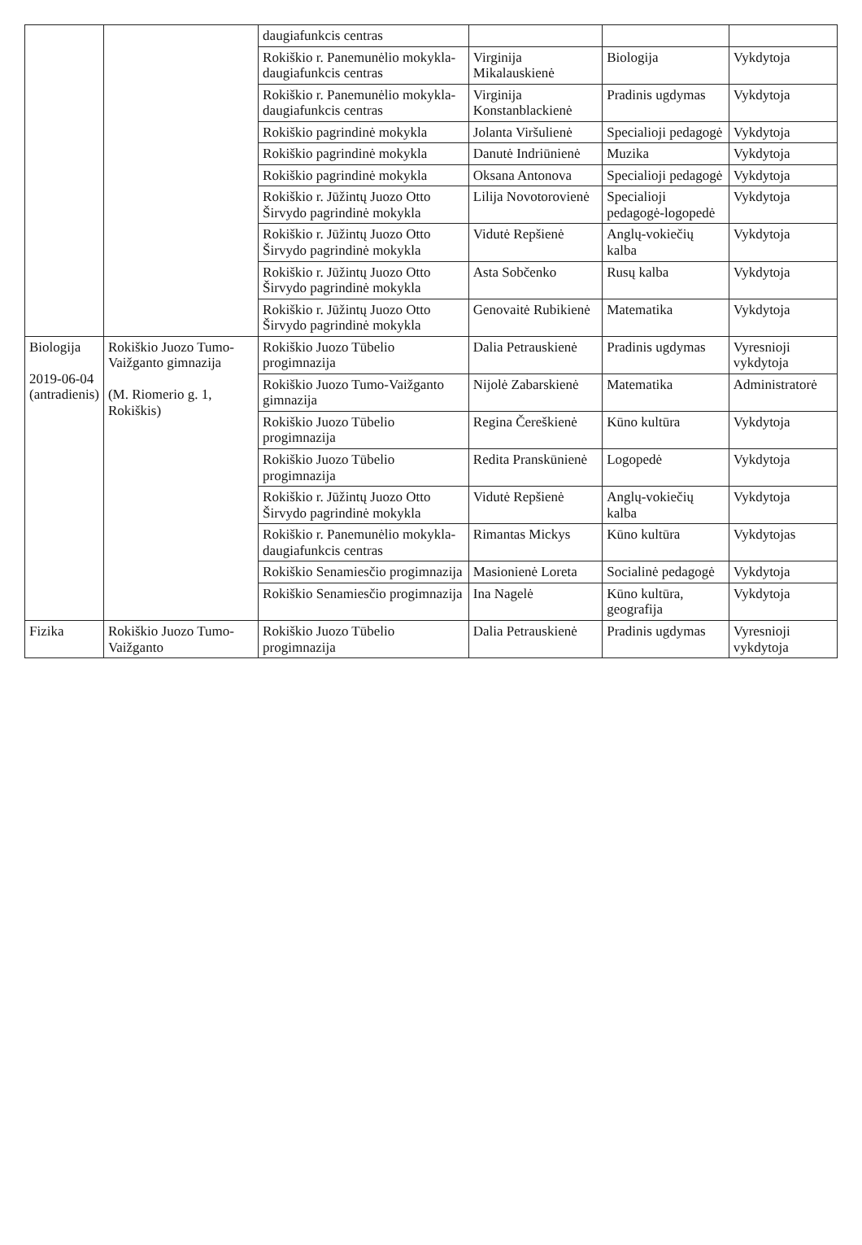| | | daugiafunkcis centras | | | |
| | | Rokiškio r. Panemunėlio mokykla-daugiafunkcis centras | Virginija Mikalauskienė | Biologija | Vykdytoja |
| | | Rokiškio r. Panemunėlio mokykla-daugiafunkcis centras | Virginija Konstanblackienė | Pradinis ugdymas | Vykdytoja |
| | | Rokiškio pagrindinė mokykla | Jolanta Viršulienė | Specialioji pedagogė | Vykdytoja |
| | | Rokiškio pagrindinė mokykla | Danutė Indriūnienė | Muzika | Vykdytoja |
| | | Rokiškio pagrindinė mokykla | Oksana Antonova | Specialioji pedagogė | Vykdytoja |
| | | Rokiškio r. Jūžintų Juozo Otto Širvydo pagrindinė mokykla | Lilija Novotorovienė | Specialioji pedagogė-logopedė | Vykdytoja |
| | | Rokiškio r. Jūžintų Juozo Otto Širvydo pagrindinė mokykla | Vidutė Repšienė | Anglų-vokiečių kalba | Vykdytoja |
| | | Rokiškio r. Jūžintų Juozo Otto Širvydo pagrindinė mokykla | Asta Sobčenko | Rusų kalba | Vykdytoja |
| | | Rokiškio r. Jūžintų Juozo Otto Širvydo pagrindinė mokykla | Genovaitė Rubikienė | Matematika | Vykdytoja |
| Biologija 2019-06-04 (antradienis) | Rokiškio Juozo Tumo-Vaižganto gimnazija (M. Riomerio g. 1, Rokiškis) | Rokiškio Juozo Tūbelio progimnazija | Dalia Petrauskienė | Pradinis ugdymas | Vyresnioji vykdytoja |
| | | Rokiškio Juozo Tumo-Vaižganto gimnazija | Nijolė Zabarskienė | Matematika | Administratorė |
| | | Rokiškio Juozo Tūbelio progimnazija | Regina Čereškienė | Kūno kultūra | Vykdytoja |
| | | Rokiškio Juozo Tūbelio progimnazija | Redita Pranskūnienė | Logopedė | Vykdytoja |
| | | Rokiškio r. Jūžintų Juozo Otto Širvydo pagrindinė mokykla | Vidutė Repšienė | Anglų-vokiečių kalba | Vykdytoja |
| | | Rokiškio r. Panemunėlio mokykla-daugiafunkcis centras | Rimantas Mickys | Kūno kultūra | Vykdytojas |
| | | Rokiškio Senamiesčio progimnazija | Masionienė Loreta | Socialinė pedagogė | Vykdytoja |
| | | Rokiškio Senamiesčio progimnazija | Ina Nagelė | Kūno kultūra, geografija | Vykdytoja |
| Fizika | Rokiškio Juozo Tumo-Vaižganto | Rokiškio Juozo Tūbelio progimnazija | Dalia Petrauskienė | Pradinis ugdymas | Vyresnioji vykdytoja |